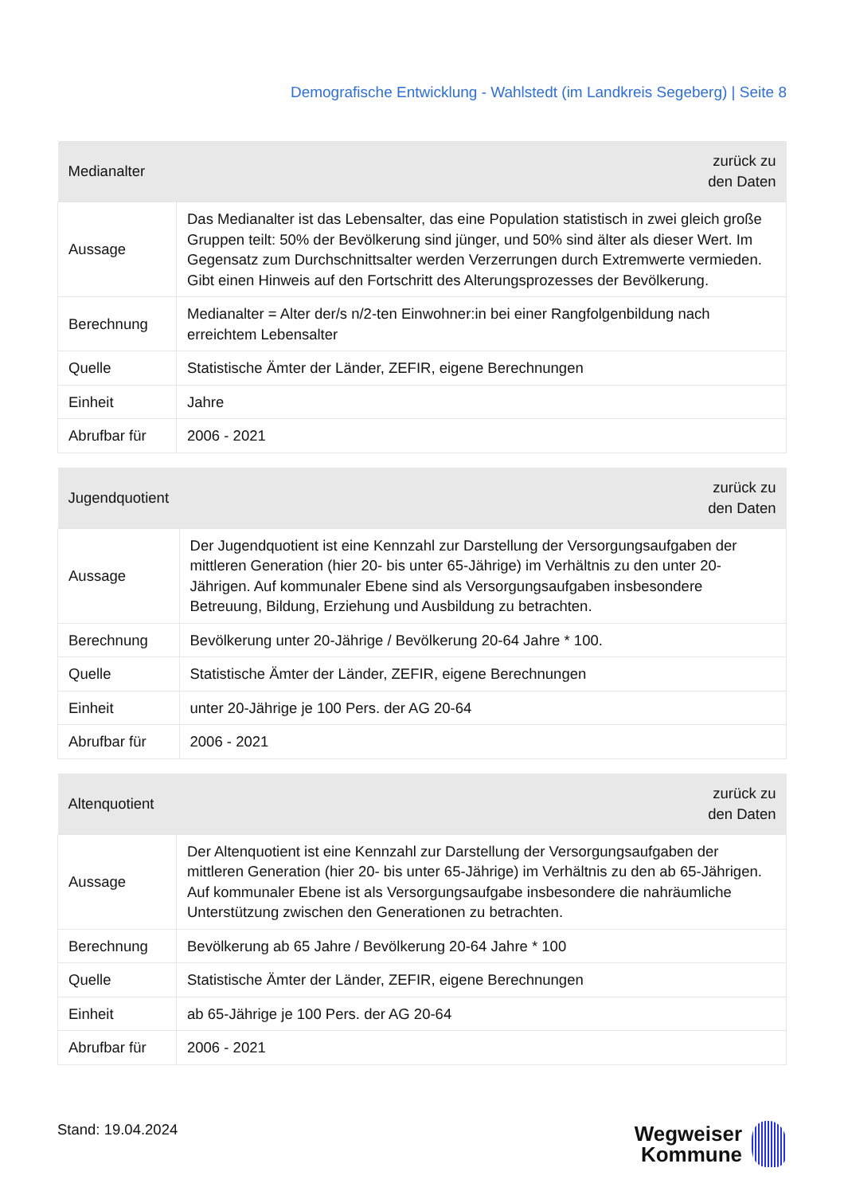Demografische Entwicklung - Wahlstedt (im Landkreis Segeberg) | Seite 8
| Medianalter | zurück zu den Daten |
| --- | --- |
| Aussage | Das Medianalter ist das Lebensalter, das eine Population statistisch in zwei gleich große Gruppen teilt: 50% der Bevölkerung sind jünger, und 50% sind älter als dieser Wert. Im Gegensatz zum Durchschnittsalter werden Verzerrungen durch Extremwerte vermieden. Gibt einen Hinweis auf den Fortschritt des Alterungsprozesses der Bevölkerung. |
| Berechnung | Medianalter = Alter der/s n/2-ten Einwohner:in bei einer Rangfolgenbildung nach erreichtem Lebensalter |
| Quelle | Statistische Ämter der Länder, ZEFIR, eigene Berechnungen |
| Einheit | Jahre |
| Abrufbar für | 2006 - 2021 |
| Jugendquotient | zurück zu den Daten |
| --- | --- |
| Aussage | Der Jugendquotient ist eine Kennzahl zur Darstellung der Versorgungsaufgaben der mittleren Generation (hier 20- bis unter 65-Jährige) im Verhältnis zu den unter 20-Jährigen. Auf kommunaler Ebene sind als Versorgungsaufgaben insbesondere Betreuung, Bildung, Erziehung und Ausbildung zu betrachten. |
| Berechnung | Bevölkerung unter 20-Jährige / Bevölkerung 20-64 Jahre * 100. |
| Quelle | Statistische Ämter der Länder, ZEFIR, eigene Berechnungen |
| Einheit | unter 20-Jährige je 100 Pers. der AG 20-64 |
| Abrufbar für | 2006 - 2021 |
| Altenquotient | zurück zu den Daten |
| --- | --- |
| Aussage | Der Altenquotient ist eine Kennzahl zur Darstellung der Versorgungsaufgaben der mittleren Generation (hier 20- bis unter 65-Jährige) im Verhältnis zu den ab 65-Jährigen. Auf kommunaler Ebene ist als Versorgungsaufgabe insbesondere die nahräumliche Unterstützung zwischen den Generationen zu betrachten. |
| Berechnung | Bevölkerung ab 65 Jahre / Bevölkerung 20-64 Jahre * 100 |
| Quelle | Statistische Ämter der Länder, ZEFIR, eigene Berechnungen |
| Einheit | ab 65-Jährige je 100 Pers. der AG 20-64 |
| Abrufbar für | 2006 - 2021 |
Stand: 19.04.2024
Wegweiser
Kommune